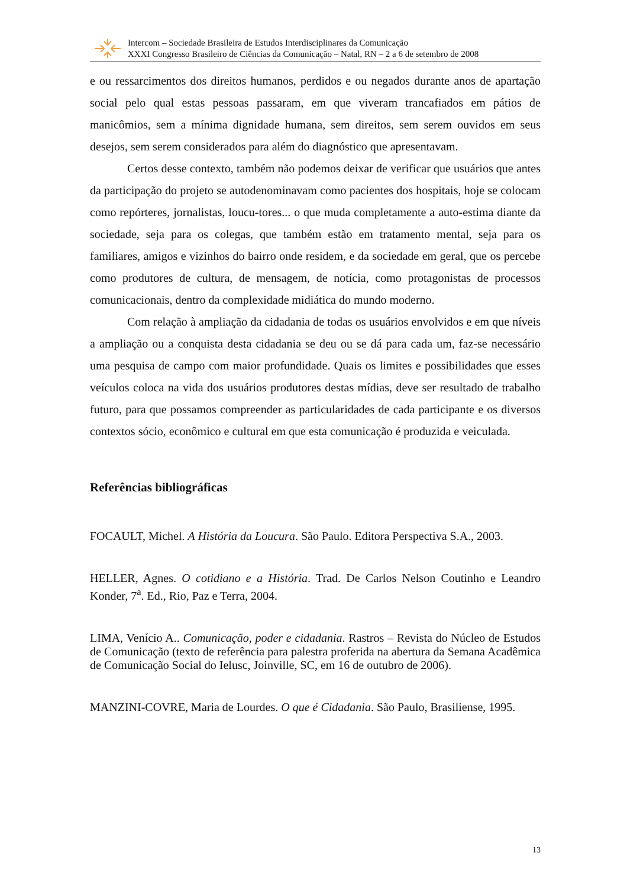Intercom – Sociedade Brasileira de Estudos Interdisciplinares da Comunicação
XXXI Congresso Brasileiro de Ciências da Comunicação – Natal, RN – 2 a 6 de setembro de 2008
e ou ressarcimentos dos direitos humanos, perdidos e ou negados durante anos de apartação social pelo qual estas pessoas passaram, em que viveram trancafiados em pátios de manicômios, sem a mínima dignidade humana, sem direitos, sem serem ouvidos em seus desejos, sem serem considerados para além do diagnóstico que apresentavam.
Certos desse contexto, também não podemos deixar de verificar que usuários que antes da participação do projeto se autodenominavam como pacientes dos hospitais, hoje se colocam como repórteres, jornalistas, loucu-tores... o que muda completamente a auto-estima diante da sociedade, seja para os colegas, que também estão em tratamento mental, seja para os familiares, amigos e vizinhos do bairro onde residem, e da sociedade em geral, que os percebe como produtores de cultura, de mensagem, de notícia, como protagonistas de processos comunicacionais, dentro da complexidade midiática do mundo moderno.
Com relação à ampliação da cidadania de todas os usuários envolvidos e em que níveis a ampliação ou a conquista desta cidadania se deu ou se dá para cada um, faz-se necessário uma pesquisa de campo com maior profundidade. Quais os limites e possibilidades que esses veículos coloca na vida dos usuários produtores destas mídias, deve ser resultado de trabalho futuro, para que possamos compreender as particularidades de cada participante e os diversos contextos sócio, econômico e cultural em que esta comunicação é produzida e veiculada.
Referências bibliográficas
FOCAULT, Michel. A História da Loucura. São Paulo. Editora Perspectiva S.A., 2003.
HELLER, Agnes. O cotidiano e a História. Trad. De Carlos Nelson Coutinho e Leandro Konder, 7<sup>a</sup>. Ed., Rio, Paz e Terra, 2004.
LIMA, Venício A.. Comunicação, poder e cidadania. Rastros – Revista do Núcleo de Estudos de Comunicação (texto de referência para palestra proferida na abertura da Semana Acadêmica de Comunicação Social do Ielusc, Joinville, SC, em 16 de outubro de 2006).
MANZINI-COVRE, Maria de Lourdes. O que é Cidadania. São Paulo, Brasiliense, 1995.
13